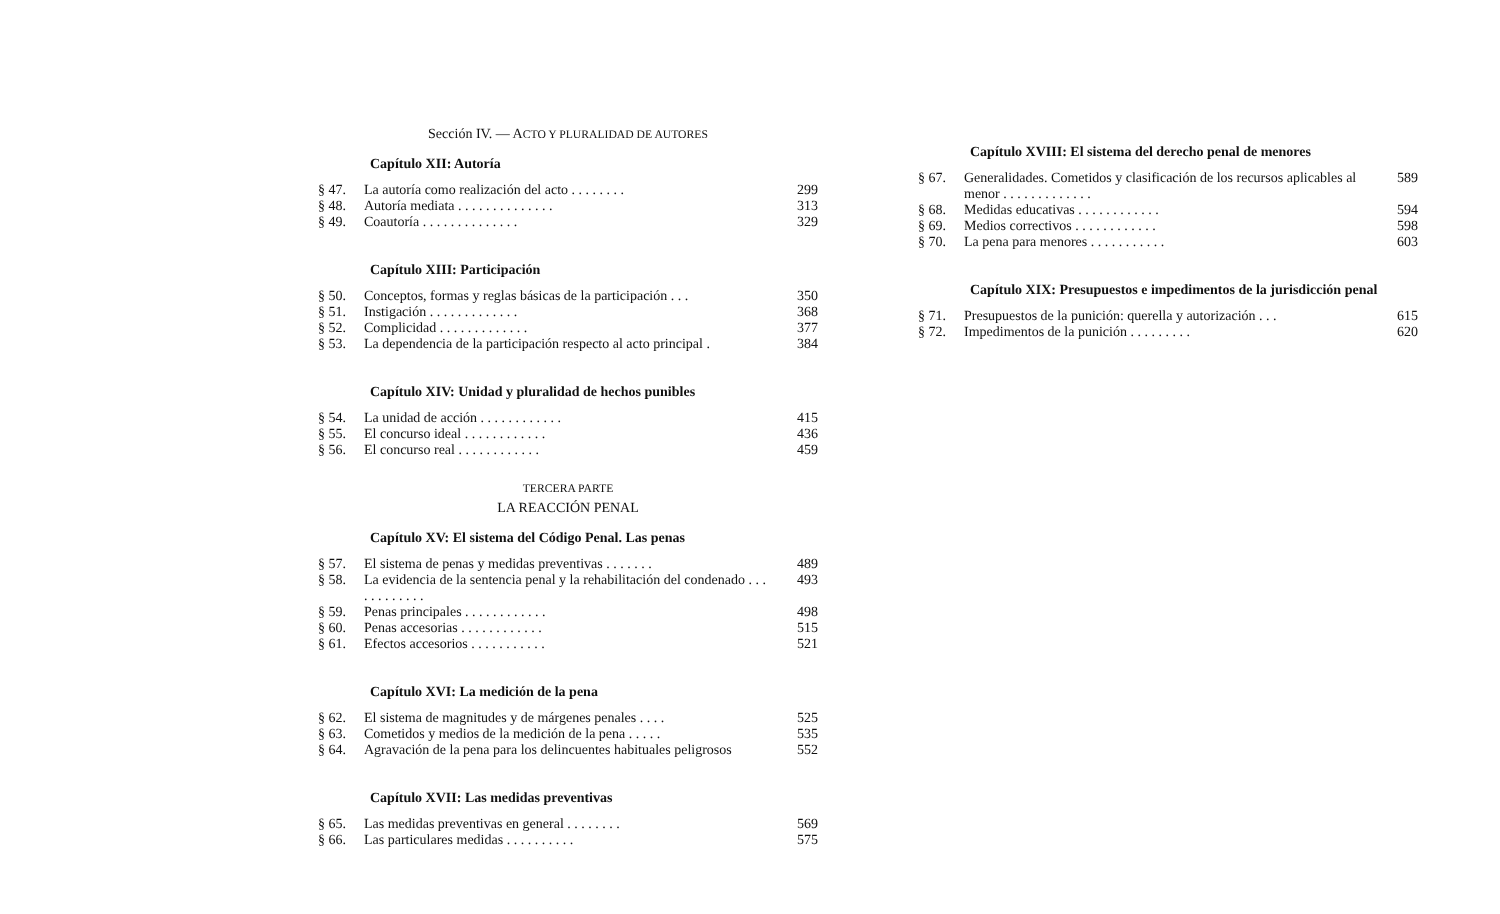Sección IV. — ACTO Y PLURALIDAD DE AUTORES
Capítulo XII: Autoría
§ 47. La autoría como realización del acto . . . . . . . . 299
§ 48. Autoría mediata . . . . . . . . . . . . . . 313
§ 49. Coautoría . . . . . . . . . . . . . . 329
Capítulo XIII: Participación
§ 50. Conceptos, formas y reglas básicas de la participación . . . 350
§ 51. Instigación . . . . . . . . . . . . . 368
§ 52. Complicidad . . . . . . . . . . . . . 377
§ 53. La dependencia de la participación respecto al acto principal . 384
Capítulo XIV: Unidad y pluralidad de hechos punibles
§ 54. La unidad de acción . . . . . . . . . . . . 415
§ 55. El concurso ideal . . . . . . . . . . . . 436
§ 56. El concurso real . . . . . . . . . . . . 459
TERCERA PARTE
LA REACCIÓN PENAL
Capítulo XV: El sistema del Código Penal. Las penas
§ 57. El sistema de penas y medidas preventivas . . . . . . . 489
§ 58. La evidencia de la sentencia penal y la rehabilitación del condenado . . . . . . . . . . . . 493
§ 59. Penas principales . . . . . . . . . . . . 498
§ 60. Penas accesorias . . . . . . . . . . . . 515
§ 61. Efectos accesorios . . . . . . . . . . . 521
Capítulo XVI: La medición de la pena
§ 62. El sistema de magnitudes y de márgenes penales . . . . 525
§ 63. Cometidos y medios de la medición de la pena . . . . . 535
§ 64. Agravación de la pena para los delincuentes habituales peligrosos 552
Capítulo XVII: Las medidas preventivas
§ 65. Las medidas preventivas en general . . . . . . . . 569
§ 66. Las particulares medidas . . . . . . . . . . 575
Capítulo XVIII: El sistema del derecho penal de menores
§ 67. Generalidades. Cometidos y clasificación de los recursos aplicables al menor . . . . . . . . . . . . . 589
§ 68. Medidas educativas . . . . . . . . . . . . 594
§ 69. Medios correctivos . . . . . . . . . . . . 598
§ 70. La pena para menores . . . . . . . . . . . 603
Capítulo XIX: Presupuestos e impedimentos de la jurisdicción penal
§ 71. Presupuestos de la punición: querella y autorización . . . 615
§ 72. Impedimentos de la punición . . . . . . . . . 620